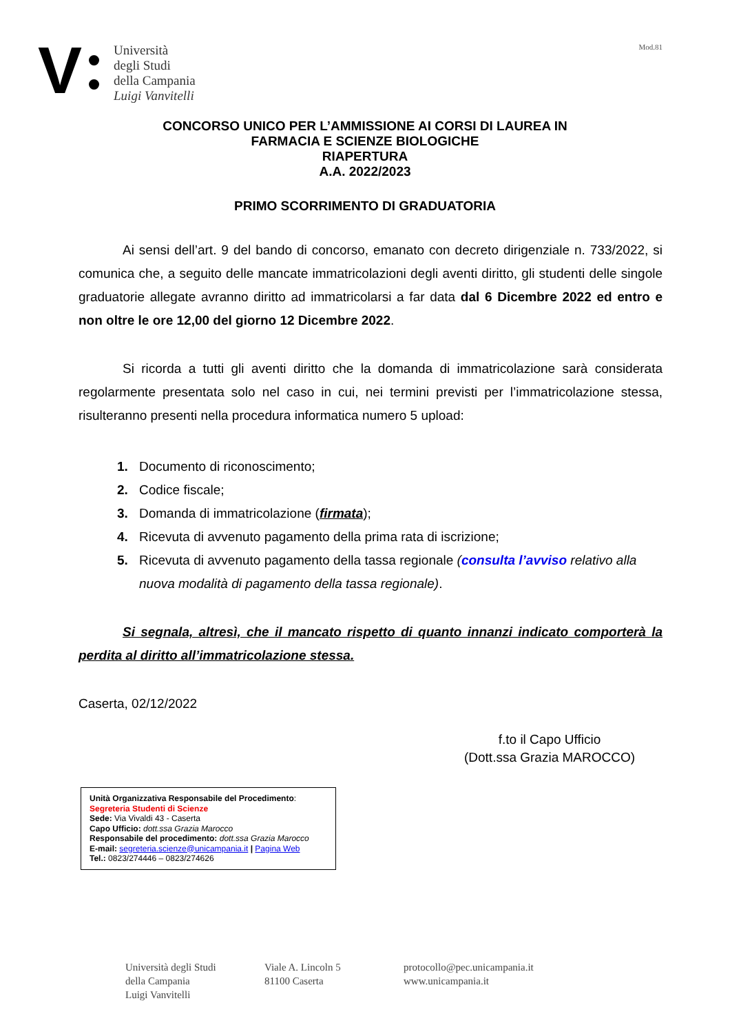V
Università
degli Studi
della Campania
Luigi Vanvitelli
Mod.81
CONCORSO UNICO PER L’AMMISSIONE AI CORSI DI LAUREA IN
FARMACIA E SCIENZE BIOLOGICHE
RIAPERTURA
A.A. 2022/2023
PRIMO SCORRIMENTO DI GRADUATORIA
Ai sensi dell’art. 9 del bando di concorso, emanato con decreto dirigenziale n. 733/2022, si comunica che, a seguito delle mancate immatricolazioni degli aventi diritto, gli studenti delle singole graduatorie allegate avranno diritto ad immatricolarsi a far data dal 6 Dicembre 2022 ed entro e non oltre le ore 12,00 del giorno 12 Dicembre 2022.
Si ricorda a tutti gli aventi diritto che la domanda di immatricolazione sarà considerata regolarmente presentata solo nel caso in cui, nei termini previsti per l’immatricolazione stessa, risulteranno presenti nella procedura informatica numero 5 upload:
1. Documento di riconoscimento;
2. Codice fiscale;
3. Domanda di immatricolazione (firmata);
4. Ricevuta di avvenuto pagamento della prima rata di iscrizione;
5. Ricevuta di avvenuto pagamento della tassa regionale (consulta l’avviso relativo alla nuova modalità di pagamento della tassa regionale).
Si segnala, altresì, che il mancato rispetto di quanto innanzi indicato comporterà la perdita al diritto all’immatricolazione stessa.
Caserta, 02/12/2022
f.to il Capo Ufficio
(Dott.ssa Grazia MAROCCO)
Unità Organizzativa Responsabile del Procedimento:
Segreteria Studenti di Scienze
Sede: Via Vivaldi 43 - Caserta
Capo Ufficio: dott.ssa Grazia Marocco
Responsabile del procedimento: dott.ssa Grazia Marocco
E-mail: segreteria.scienze@unicampania.it | Pagina Web
Tel.: 0823/274446 – 0823/274626
Università degli Studi
della Campania
Luigi Vanvitelli
Viale A. Lincoln 5
81100 Caserta
protocollo@pec.unicampania.it
www.unicampania.it